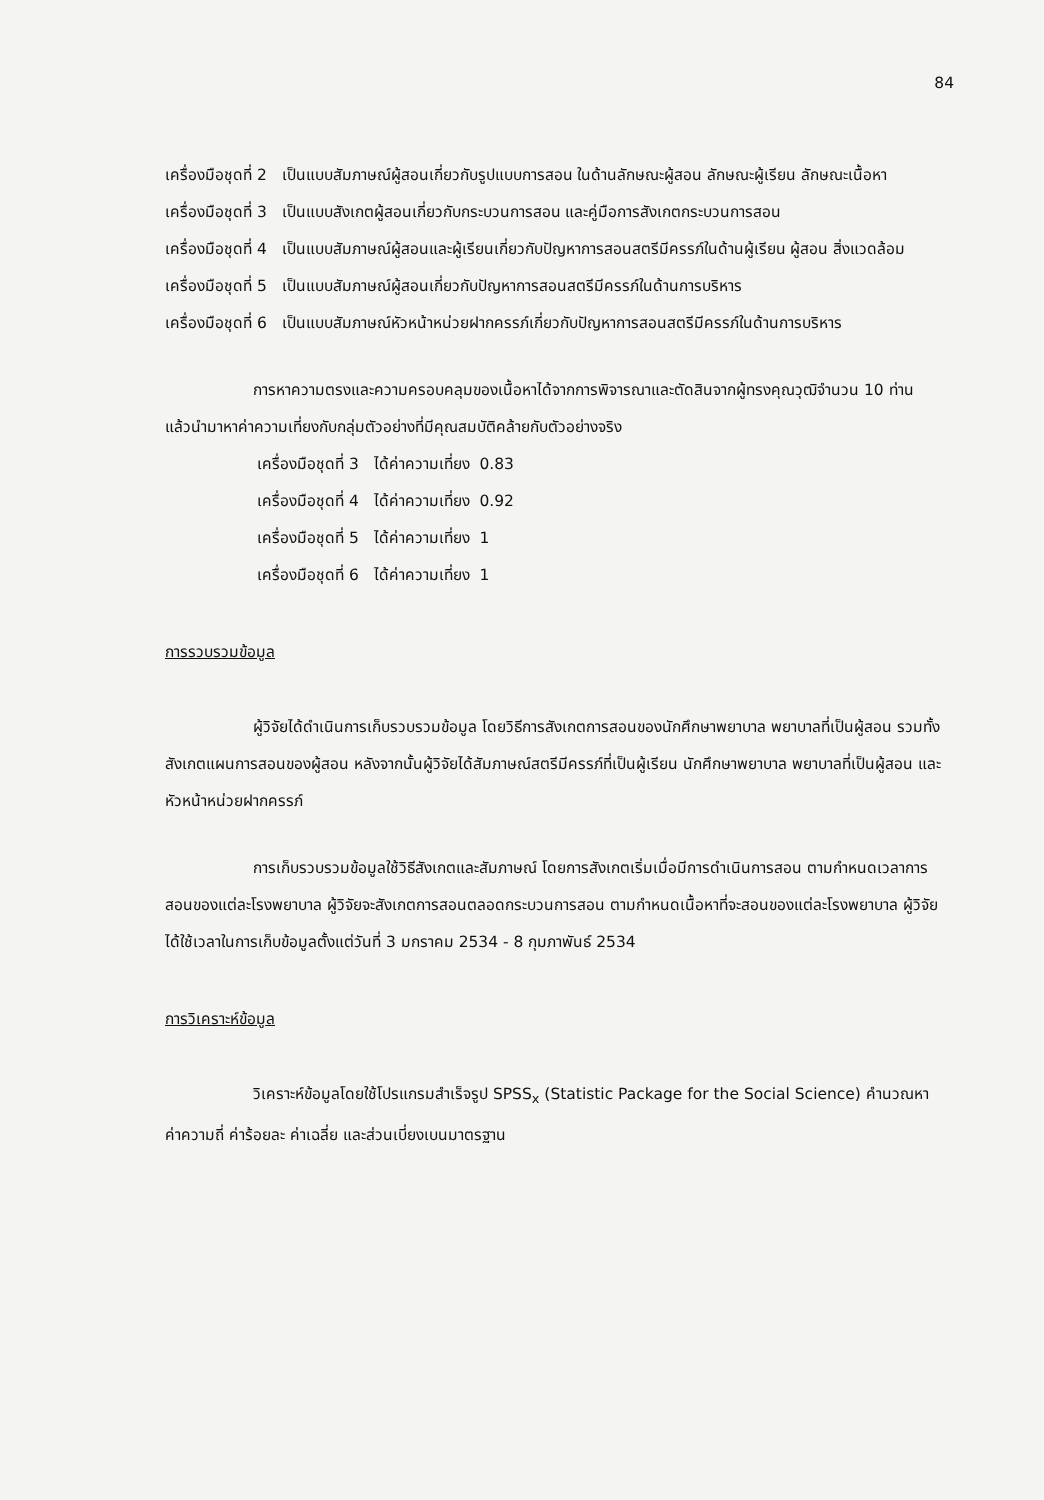84
เครื่องมือชุดที่ 2 เป็นแบบสัมภาษณ์ผู้สอนเกี่ยวกับรูปแบบการสอน ในด้านลักษณะผู้สอน ลักษณะผู้เรียน ลักษณะเนื้อหา
เครื่องมือชุดที่ 3 เป็นแบบสังเกตผู้สอนเกี่ยวกับกระบวนการสอน และคู่มือการสังเกตกระบวนการสอน
เครื่องมือชุดที่ 4 เป็นแบบสัมภาษณ์ผู้สอนและผู้เรียนเกี่ยวกับปัญหาการสอนสตรีมีครรภ์ในด้านผู้เรียน ผู้สอน สิ่งแวดล้อม
เครื่องมือชุดที่ 5 เป็นแบบสัมภาษณ์ผู้สอนเกี่ยวกับปัญหาการสอนสตรีมีครรภ์ในด้านการบริหาร
เครื่องมือชุดที่ 6 เป็นแบบสัมภาษณ์หัวหน้าหน่วยฝากครรภ์เกี่ยวกับปัญหาการสอนสตรีมีครรภ์ในด้านการบริหาร
การหาความตรงและความครอบคลุมของเนื้อหาได้จากการพิจารณาและตัดสินจากผู้ทรงคุณวุฒิจำนวน 10 ท่าน แล้วนำมาหาค่าความเที่ยงกับกลุ่มตัวอย่างที่มีคุณสมบัติคล้ายกับตัวอย่างจริง
เครื่องมือชุดที่ 3 ได้ค่าความเที่ยง 0.83
เครื่องมือชุดที่ 4 ได้ค่าความเที่ยง 0.92
เครื่องมือชุดที่ 5 ได้ค่าความเที่ยง 1
เครื่องมือชุดที่ 6 ได้ค่าความเที่ยง 1
การรวบรวมข้อมูล
ผู้วิจัยได้ดำเนินการเก็บรวบรวมข้อมูล โดยวิธีการสังเกตการสอนของนักศึกษาพยาบาล พยาบาลที่เป็นผู้สอน รวมทั้งสังเกตแผนการสอนของผู้สอน หลังจากนั้นผู้วิจัยได้สัมภาษณ์สตรีมีครรภ์ที่เป็นผู้เรียน นักศึกษาพยาบาล พยาบาลที่เป็นผู้สอน และหัวหน้าหน่วยฝากครรภ์
การเก็บรวบรวมข้อมูลใช้วิธีสังเกตและสัมภาษณ์ โดยการสังเกตเริ่มเมื่อมีการดำเนินการสอน ตามกำหนดเวลาการสอนของแต่ละโรงพยาบาล ผู้วิจัยจะสังเกตการสอนตลอดกระบวนการสอน ตามกำหนดเนื้อหาที่จะสอนของแต่ละโรงพยาบาล ผู้วิจัยได้ใช้เวลาในการเก็บข้อมูลตั้งแต่วันที่ 3 มกราคม 2534 - 8 กุมภาพันธ์ 2534
การวิเคราะห์ข้อมูล
วิเคราะห์ข้อมูลโดยใช้โปรแกรมสำเร็จรูป SPSS<sub>x</sub> (Statistic Package for the Social Science) คำนวณหาค่าความถี่ ค่าร้อยละ ค่าเฉลี่ย และส่วนเบี่ยงเบนมาตรฐาน